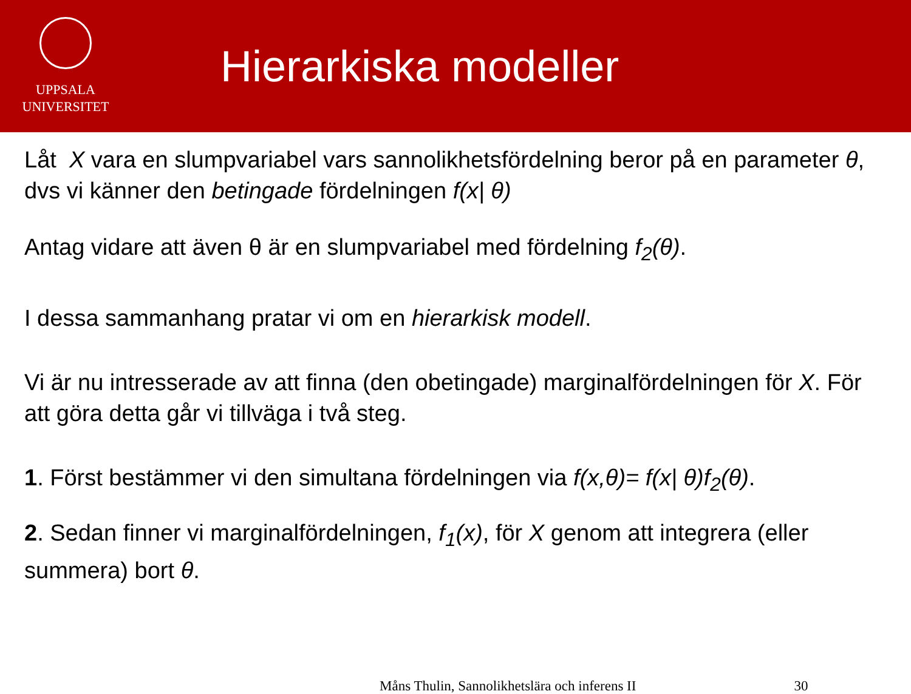UPPSALA
UNIVERSITET
Hierarkiska modeller
Låt X vara en slumpvariabel vars sannolikhetsfördelning beror på en parameter θ, dvs vi känner den betingade fördelningen f(x| θ)
Antag vidare att även θ är en slumpvariabel med fördelning f<sub>2</sub>(θ).
I dessa sammanhang pratar vi om en hierarkisk modell.
Vi är nu intresserade av att finna (den obetingade) marginalfördelningen för X. För att göra detta går vi tillväga i två steg.
1. Först bestämmer vi den simultana fördelningen via f(x,θ)= f(x| θ)f<sub>2</sub>(θ).
2. Sedan finner vi marginalfördelningen, f<sub>1</sub>(x), för X genom att integrera (eller summera) bort θ.
Måns Thulin, Sannolikhetslära och inferens II 30